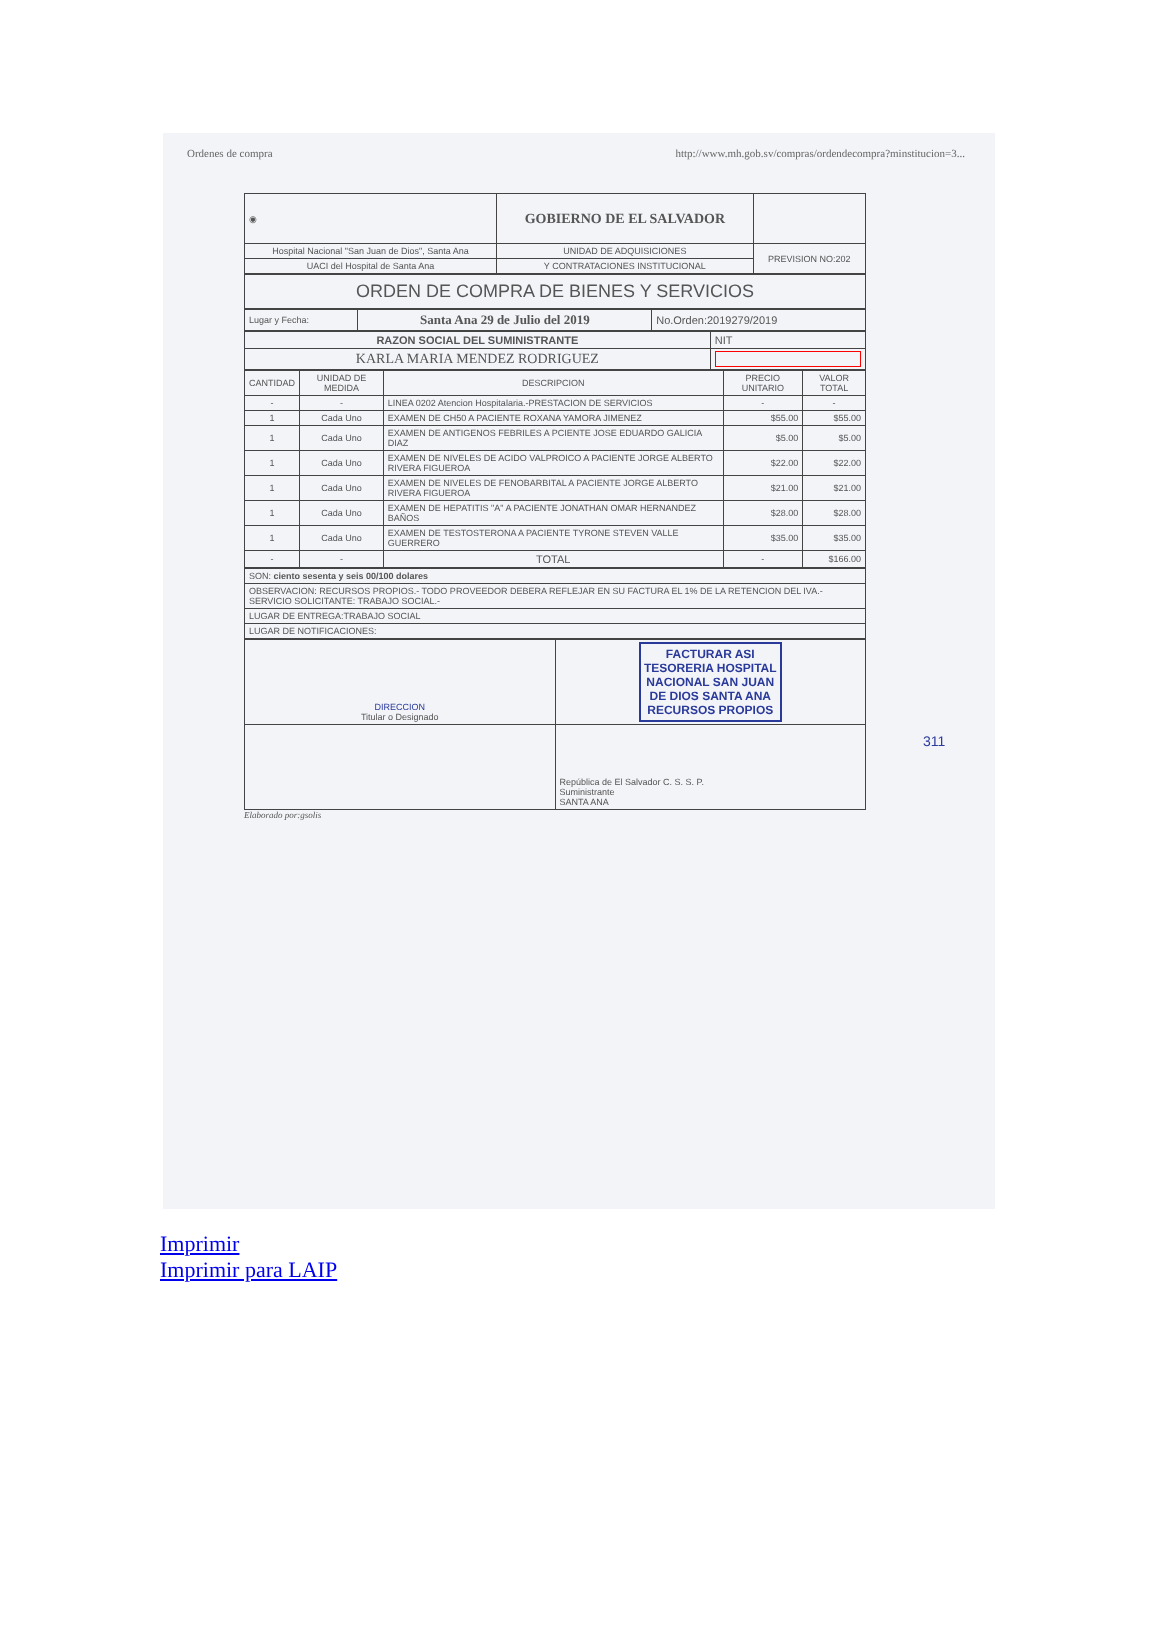Ordenes de compra http://www.mh.gob.sv/compras/ordendecompra?minstitucion=3...
| ◉ | GOBIERNO DE EL SALVADOR | |
| Hospital Nacional "San Juan de Dios", Santa Ana | UNIDAD DE ADQUISICIONES | PREVISION NO:202 |
| UACI del Hospital de Santa Ana | Y CONTRATACIONES INSTITUCIONAL | |
| ORDEN DE COMPRA DE BIENES Y SERVICIOS |
| Lugar y Fecha: | Santa Ana 29 de Julio del 2019 | No.Orden:2019279/2019 |
| RAZON SOCIAL DEL SUMINISTRANTE | NIT |
| KARLA MARIA MENDEZ RODRIGUEZ | |
| CANTIDAD | UNIDAD DE MEDIDA | DESCRIPCION | PRECIO UNITARIO | VALOR TOTAL |
| --- | --- | --- | --- | --- |
| - | - | LINEA 0202 Atencion Hospitalaria.-PRESTACION DE SERVICIOS | - | - |
| 1 | Cada Uno | EXAMEN DE CH50 A PACIENTE ROXANA YAMORA JIMENEZ | $55.00 | $55.00 |
| 1 | Cada Uno | EXAMEN DE ANTIGENOS FEBRILES A PCIENTE JOSE EDUARDO GALICIA DIAZ | $5.00 | $5.00 |
| 1 | Cada Uno | EXAMEN DE NIVELES DE ACIDO VALPROICO A PACIENTE JORGE ALBERTO RIVERA FIGUEROA | $22.00 | $22.00 |
| 1 | Cada Uno | EXAMEN DE NIVELES DE FENOBARBITAL A PACIENTE JORGE ALBERTO RIVERA FIGUEROA | $21.00 | $21.00 |
| 1 | Cada Uno | EXAMEN DE HEPATITIS "A" A PACIENTE JONATHAN OMAR HERNANDEZ BAÑOS | $28.00 | $28.00 |
| 1 | Cada Uno | EXAMEN DE TESTOSTERONA A PACIENTE TYRONE STEVEN VALLE GUERRERO | $35.00 | $35.00 |
| - | - | TOTAL | - | $166.00 |
| SON: ciento sesenta y seis 00/100 dolares |
| OBSERVACION: RECURSOS PROPIOS.- TODO PROVEEDOR DEBERA REFLEJAR EN SU FACTURA EL 1% DE LA RETENCION DEL IVA.- SERVICIO SOLICITANTE: TRABAJO SOCIAL.- |
| LUGAR DE ENTREGA:TRABAJO SOCIAL |
| LUGAR DE NOTIFICACIONES: |
| DIRECCION Titular o Designado | FACTURAR ASI TESORERIA HOSPITAL NACIONAL SAN JUAN DE DIOS SANTA ANA RECURSOS PROPIOS |
| | República de El Salvador C. S. S. P. Suministrante SANTA ANA |
Elaborado por:gsolis
311
Imprimir
Imprimir para LAIP